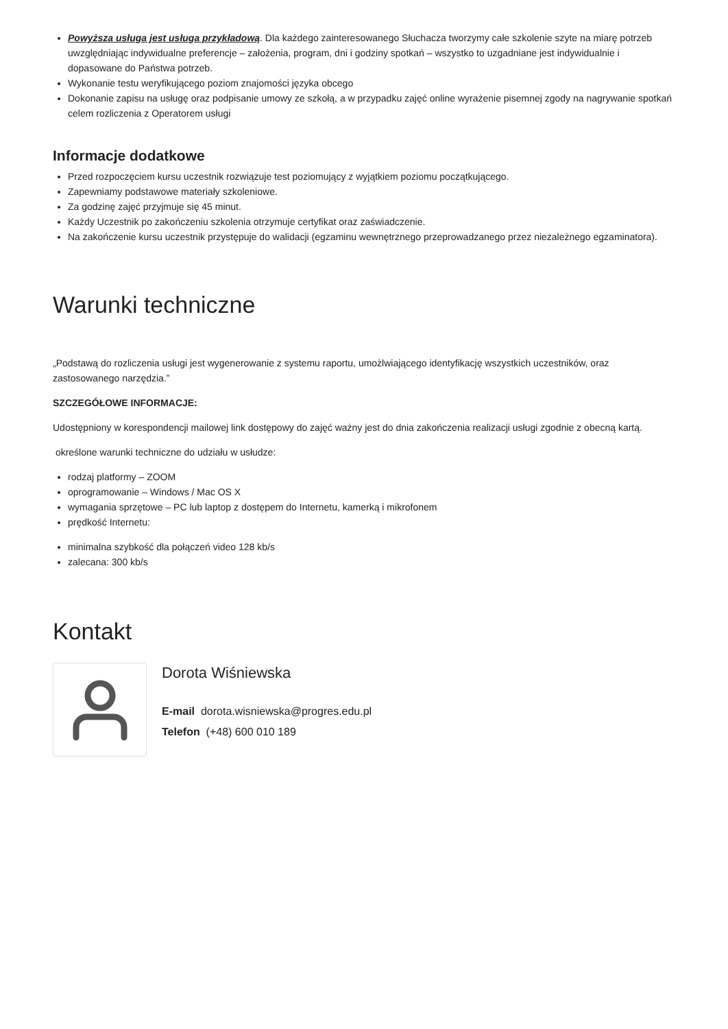Powyższa usługa jest usługa przykładową. Dla każdego zainteresowanego Słuchacza tworzymy całe szkolenie szyte na miarę potrzeb uwzględniając indywidualne preferencje – założenia, program, dni i godziny spotkań – wszystko to uzgadniane jest indywidualnie i dopasowane do Państwa potrzeb.
Wykonanie testu weryfikującego poziom znajomości języka obcego
Dokonanie zapisu na usługę oraz podpisanie umowy ze szkołą, a w przypadku zajęć online wyrażenie pisemnej zgody na nagrywanie spotkań celem rozliczenia z Operatorem usługi
Informacje dodatkowe
Przed rozpoczęciem kursu uczestnik rozwiązuje test poziomujący z wyjątkiem poziomu początkującego.
Zapewniamy podstawowe materiały szkoleniowe.
Za godzinę zajęć przyjmuje się 45 minut.
Każdy Uczestnik po zakończeniu szkolenia otrzymuje certyfikat oraz zaświadczenie.
Na zakończenie kursu uczestnik przystępuje do walidacji (egzaminu wewnętrznego przeprowadzanego przez niezależnego egzaminatora).
Warunki techniczne
„Podstawą do rozliczenia usługi jest wygenerowanie z systemu raportu, umożlwiającego identyfikację wszystkich uczestników, oraz zastosowanego narzędzia.”
SZCZEGÓŁOWE INFORMACJE:
Udostępniony w korespondencji mailowej link dostępowy do zajęć ważny jest do dnia zakończenia realizacji usługi zgodnie z obecną kartą.
określone warunki techniczne do udziału w usłudze:
rodzaj platformy – ZOOM
oprogramowanie – Windows / Mac OS X
wymagania sprzętowe – PC lub laptop z dostępem do Internetu, kamerką i mikrofonem
prędkość Internetu:
minimalna szybkość dla połączeń video 128 kb/s
zalecana: 300 kb/s
Kontakt
Dorota Wiśniewska
E-mail dorota.wisniewska@progres.edu.pl
Telefon (+48) 600 010 189